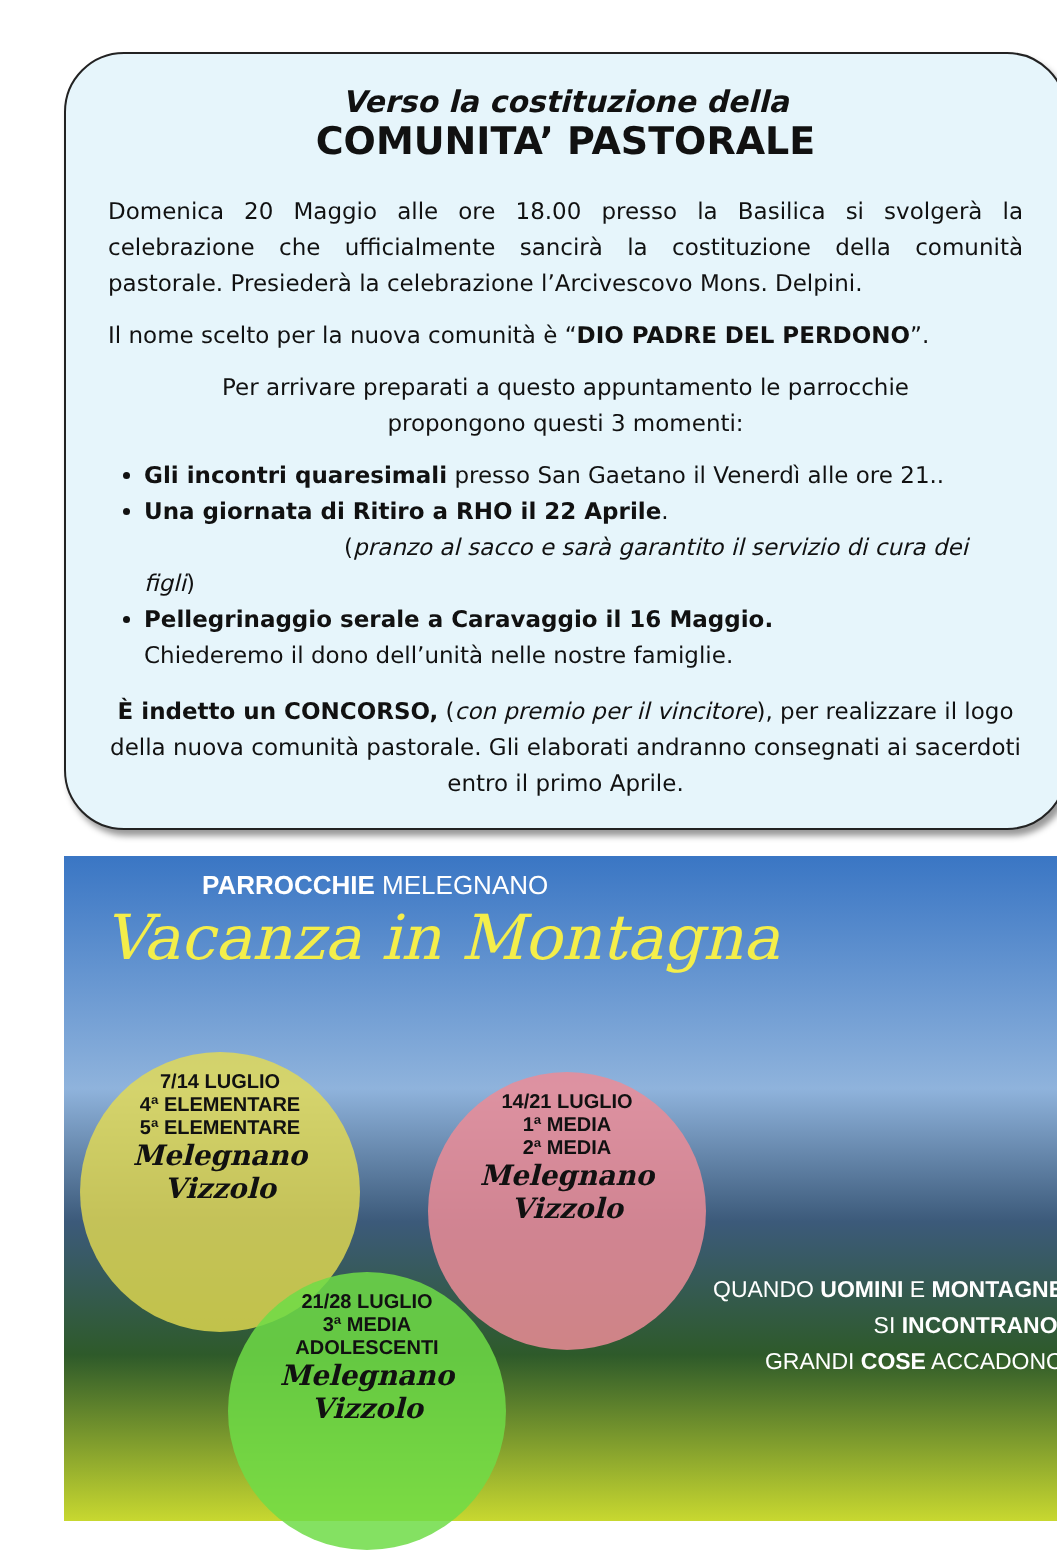Verso la costituzione della
COMUNITA’ PASTORALE
Domenica 20 Maggio alle ore 18.00 presso la Basilica si svolgerà la celebrazione che ufficialmente sancirà la costituzione della comunità pastorale. Presiederà la celebrazione l’Arcivescovo Mons. Delpini.
Il nome scelto per la nuova comunità è “DIO PADRE DEL PERDONO”.
Per arrivare preparati a questo appuntamento le parrocchie
propongono questi 3 momenti:
Gli incontri quaresimali presso San Gaetano il Venerdì alle ore 21..
Una giornata di Ritiro a RHO il 22 Aprile.
(pranzo al sacco e sarà garantito il servizio di cura dei figli)
Pellegrinaggio serale a Caravaggio il 16 Maggio.
Chiederemo il dono dell’unità nelle nostre famiglie.
È indetto un CONCORSO, (con premio per il vincitore), per realizzare il logo della nuova comunità pastorale. Gli elaborati andranno consegnati ai sacerdoti entro il primo Aprile.
PARROCCHIE MELEGNANO
Vacanza in Montagna
7/14 LUGLIO
4ª ELEMENTARE
5ª ELEMENTARE
Melegnano
Vizzolo
14/21 LUGLIO
1ª MEDIA
2ª MEDIA
Melegnano
Vizzolo
21/28 LUGLIO
3ª MEDIA
ADOLESCENTI
Melegnano
Vizzolo
QUANDO UOMINI E MONTAGNE
SI INCONTRANO,
GRANDI COSE ACCADONO